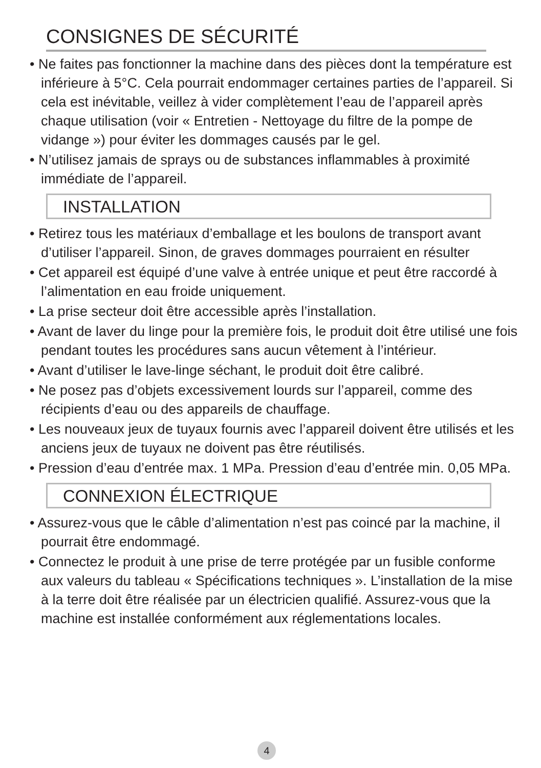CONSIGNES DE SÉCURITÉ
• Ne faites pas fonctionner la machine dans des pièces dont la température est inférieure à 5°C. Cela pourrait endommager certaines parties de l’appareil. Si cela est inévitable, veillez à vider complètement l’eau de l’appareil après chaque utilisation (voir « Entretien - Nettoyage du filtre de la pompe de vidange ») pour éviter les dommages causés par le gel.
• N’utilisez jamais de sprays ou de substances inflammables à proximité immédiate de l’appareil.
INSTALLATION
• Retirez tous les matériaux d’emballage et les boulons de transport avant d’utiliser l’appareil. Sinon, de graves dommages pourraient en résulter
• Cet appareil est équipé d’une valve à entrée unique et peut être raccordé à l’alimentation en eau froide uniquement.
• La prise secteur doit être accessible après l’installation.
• Avant de laver du linge pour la première fois, le produit doit être utilisé une fois pendant toutes les procédures sans aucun vêtement à l’intérieur.
• Avant d’utiliser le lave-linge séchant, le produit doit être calibré.
• Ne posez pas d’objets excessivement lourds sur l’appareil, comme des récipients d’eau ou des appareils de chauffage.
• Les nouveaux jeux de tuyaux fournis avec l’appareil doivent être utilisés et les anciens jeux de tuyaux ne doivent pas être réutilisés.
• Pression d’eau d’entrée max. 1 MPa. Pression d’eau d’entrée min. 0,05 MPa.
CONNEXION ÉLECTRIQUE
• Assurez-vous que le câble d’alimentation n’est pas coincé par la machine, il pourrait être endommagé.
• Connectez le produit à une prise de terre protégée par un fusible conforme aux valeurs du tableau « Spécifications techniques ». L’installation de la mise à la terre doit être réalisée par un électricien qualifié. Assurez-vous que la machine est installée conformément aux réglementations locales.
4